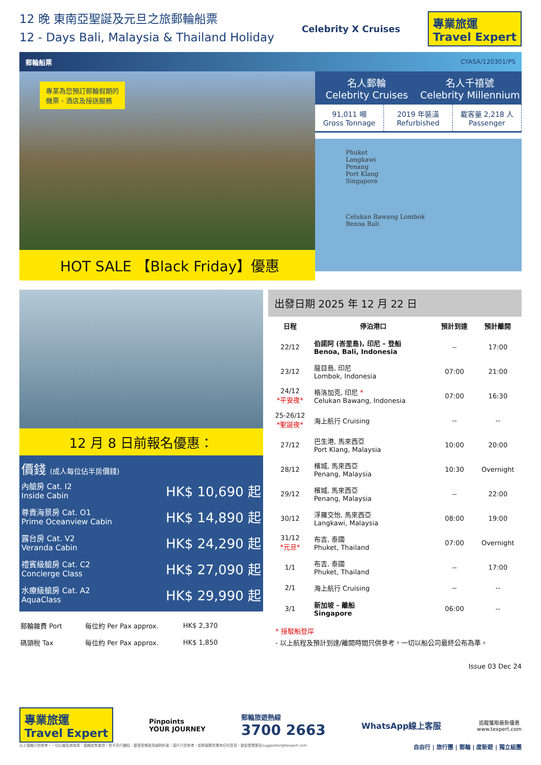12 晚 東南亞聖誕及元旦之旅郵輪船票
12 - Days Bali, Malaysia & Thailand Holiday
Celebrity X Cruises
專業旅運
Travel Expert
郵輪船票 CYASA/120301/PS
專業為您預訂郵輪假期的
機票、酒店及接送服務
HOT SALE 【Black Friday】優惠
名人郵輪
Celebrity Cruises
名人千禧號
Celebrity Millennium
91,011 噸
Gross Tonnage
2019 年裝潢
Refurbished
載客量 2,218 人
Passenger
Phuket
Langkawi
Penang
Port Klang
Singapore
Celukan Bawang Lombok
Benoa Bali
12 月 8 日前報名優惠：
價錢 (成人每位佔半房價錢)
| 內艙房 Cat. I2 Inside Cabin | HK$ 10,690 起 |
| 尊貴海景房 Cat. O1 Prime Oceanview Cabin | HK$ 14,890 起 |
| 露台房 Cat. V2 Veranda Cabin | HK$ 24,290 起 |
| 禮賓級艙房 Cat. C2 Concierge Class | HK$ 27,090 起 |
| 水療級艙房 Cat. A2 AquaClass | HK$ 29,990 起 |
| 郵輪雜費 Port | 每位約 Per Pax approx. | HK$ 2,370 |
| 碼頭稅 Tax | 每位約 Per Pax approx. | HK$ 1,850 |
出發日期 2025 年 12 月 22 日
| 日程 | 停泊港口 | 預計到達 | 預計離開 |
| --- | --- | --- | --- |
| 22/12 | 伯諾阿 (峇里島), 印尼 – 登船 Benoa, Bali, Indonesia | -- | 17:00 |
| 23/12 | 龍目島, 印尼 Lombok, Indonesia | 07:00 | 21:00 |
| 24/12 *平安夜* | 格洛加克, 印尼 * Celukan Bawang, Indonesia | 07:00 | 16:30 |
| 25-26/12 *聖誕夜* | 海上航行 Cruising | -- | -- |
| 27/12 | 巴生港, 馬來西亞 Port Klang, Malaysia | 10:00 | 20:00 |
| 28/12 | 檳城, 馬來西亞 Penang, Malaysia | 10:30 | Overnight |
| 29/12 | 檳城, 馬來西亞 Penang, Malaysia | -- | 22:00 |
| 30/12 | 浮羅交怡, 馬來西亞 Langkawi, Malaysia | 08:00 | 19:00 |
| 31/12 *元旦* | 布吉, 泰國 Phuket, Thailand | 07:00 | Overnight |
| 1/1 | 布吉, 泰國 Phuket, Thailand | -- | 17:00 |
| 2/1 | 海上航行 Cruising | -- | -- |
| 3/1 | 新加坡 – 離船 Singapore | 06:00 | -- |
* 接駁船登岸
- 以上航程及預計到達/離開時間只供參考，一切以船公司最終公布為準。
Issue 03 Dec 24
專業旅運
Travel Expert
Pinpoints
YOUR JOURNEY
郵輪旅遊熱線
3700 2663
WhatsApp線上客服
追蹤獲取最新優惠
www.texpert.com
以上價格只供參考，一切以報名時為準｜價格如有更改，恕不另行通知｜優惠受條款及細則約束｜圖片只供參考，如對服務質素有任何意見，歡迎發電郵至suggestion@texpert.com 自由行 | 旅行團 | 郵輪 | 度新遊 | 獨立組團